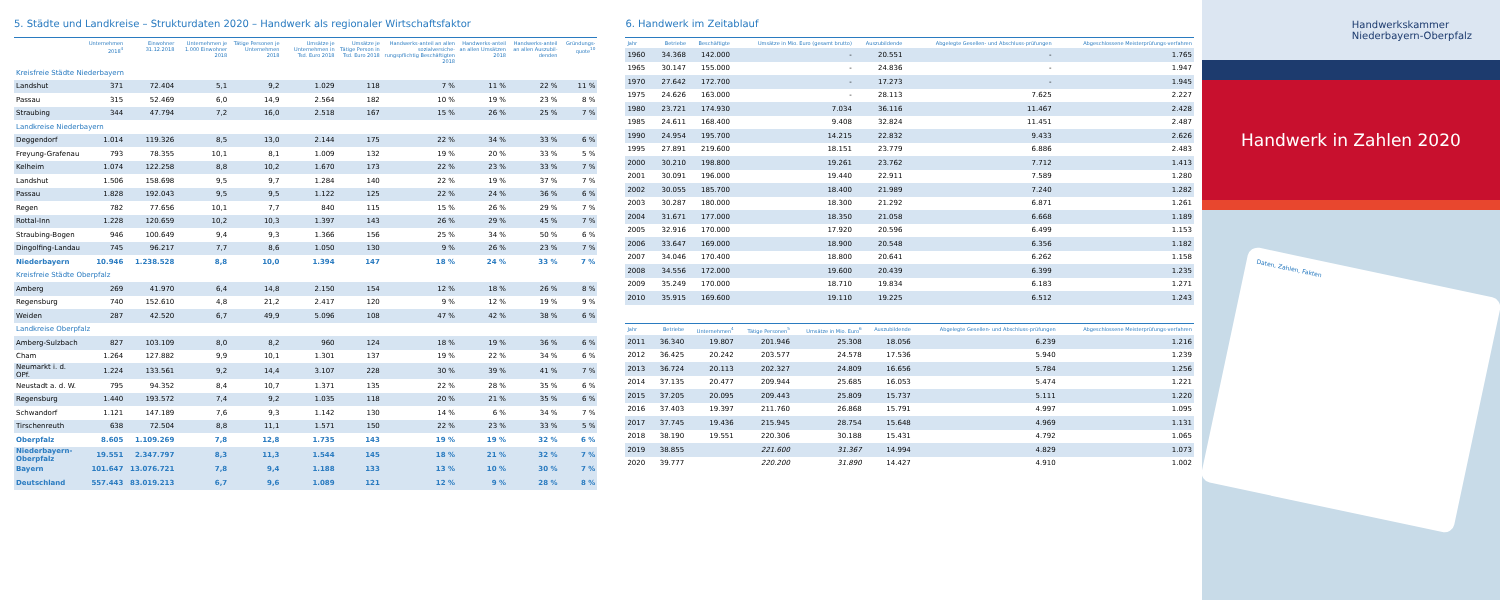5. Städte und Landkreise – Strukturdaten 2020 – Handwerk als regionaler Wirtschaftsfaktor
| | Unternehmen 2018<sup>4</sup> | Einwohner 31.12.2018 | Unternehmen je 1.000 Einwohner 2018 | Tätige Personen je Unternehmen 2018 | Umsätze je Unternehmen in Tsd. Euro 2018 | Umsätze je Tätige Person in Tsd. Euro 2018 | Handwerks-anteil an allen sozialversiche-rungspflichtig Beschäftigten 2018 | Handwerks-anteil an allen Umsätzen 2018 | Handwerks-anteil an allen Auszubil-denden | Gründungs-quote<sup>10</sup> |
| --- | --- | --- | --- | --- | --- | --- | --- | --- | --- | --- |
| Kreisfreie Städte Niederbayern | | | | | | | | | | |
| Landshut | 371 | 72.404 | 5,1 | 9,2 | 1.029 | 118 | 7 % | 11 % | 22 % | 11 % |
| Passau | 315 | 52.469 | 6,0 | 14,9 | 2.564 | 182 | 10 % | 19 % | 23 % | 8 % |
| Straubing | 344 | 47.794 | 7,2 | 16,0 | 2.518 | 167 | 15 % | 26 % | 25 % | 7 % |
| Landkreise Niederbayern | | | | | | | | | | |
| Deggendorf | 1.014 | 119.326 | 8,5 | 13,0 | 2.144 | 175 | 22 % | 34 % | 33 % | 6 % |
| Freyung-Grafenau | 793 | 78.355 | 10,1 | 8,1 | 1.009 | 132 | 19 % | 20 % | 33 % | 5 % |
| Kelheim | 1.074 | 122.258 | 8,8 | 10,2 | 1.670 | 173 | 22 % | 23 % | 33 % | 7 % |
| Landshut | 1.506 | 158.698 | 9,5 | 9,7 | 1.284 | 140 | 22 % | 19 % | 37 % | 7 % |
| Passau | 1.828 | 192.043 | 9,5 | 9,5 | 1.122 | 125 | 22 % | 24 % | 36 % | 6 % |
| Regen | 782 | 77.656 | 10,1 | 7,7 | 840 | 115 | 15 % | 26 % | 29 % | 7 % |
| Rottal-Inn | 1.228 | 120.659 | 10,2 | 10,3 | 1.397 | 143 | 26 % | 29 % | 45 % | 7 % |
| Straubing-Bogen | 946 | 100.649 | 9,4 | 9,3 | 1.366 | 156 | 25 % | 34 % | 50 % | 6 % |
| Dingolfing-Landau | 745 | 96.217 | 7,7 | 8,6 | 1.050 | 130 | 9 % | 26 % | 23 % | 7 % |
| Niederbayern | 10.946 | 1.238.528 | 8,8 | 10,0 | 1.394 | 147 | 18 % | 24 % | 33 % | 7 % |
| Kreisfreie Städte Oberpfalz | | | | | | | | | | |
| Amberg | 269 | 41.970 | 6,4 | 14,8 | 2.150 | 154 | 12 % | 18 % | 26 % | 8 % |
| Regensburg | 740 | 152.610 | 4,8 | 21,2 | 2.417 | 120 | 9 % | 12 % | 19 % | 9 % |
| Weiden | 287 | 42.520 | 6,7 | 49,9 | 5.096 | 108 | 47 % | 42 % | 38 % | 6 % |
| Landkreise Oberpfalz | | | | | | | | | | |
| Amberg-Sulzbach | 827 | 103.109 | 8,0 | 8,2 | 960 | 124 | 18 % | 19 % | 36 % | 6 % |
| Cham | 1.264 | 127.882 | 9,9 | 10,1 | 1.301 | 137 | 19 % | 22 % | 34 % | 6 % |
| Neumarkt i. d. OPf. | 1.224 | 133.561 | 9,2 | 14,4 | 3.107 | 228 | 30 % | 39 % | 41 % | 7 % |
| Neustadt a. d. W. | 795 | 94.352 | 8,4 | 10,7 | 1.371 | 135 | 22 % | 28 % | 35 % | 6 % |
| Regensburg | 1.440 | 193.572 | 7,4 | 9,2 | 1.035 | 118 | 20 % | 21 % | 35 % | 6 % |
| Schwandorf | 1.121 | 147.189 | 7,6 | 9,3 | 1.142 | 130 | 14 % | 6 % | 34 % | 7 % |
| Tirschenreuth | 638 | 72.504 | 8,8 | 11,1 | 1.571 | 150 | 22 % | 23 % | 33 % | 5 % |
| Oberpfalz | 8.605 | 1.109.269 | 7,8 | 12,8 | 1.735 | 143 | 19 % | 19 % | 32 % | 6 % |
| Niederbayern-Oberpfalz | 19.551 | 2.347.797 | 8,3 | 11,3 | 1.544 | 145 | 18 % | 21 % | 32 % | 7 % |
| Bayern | 101.647 | 13.076.721 | 7,8 | 9,4 | 1.188 | 133 | 13 % | 10 % | 30 % | 7 % |
| Deutschland | 557.443 | 83.019.213 | 6,7 | 9,6 | 1.089 | 121 | 12 % | 9 % | 28 % | 8 % |
6. Handwerk im Zeitablauf
| Jahr | Betriebe | Beschäftigte | Umsätze in Mio. Euro (gesamt brutto) | Auszubildende | Abgelegte Gesellen- und Abschluss-prüfungen | Abgeschlossene Meisterprüfungs-verfahren |
| --- | --- | --- | --- | --- | --- | --- |
| 1960 | 34.368 | 142.000 | - | 20.551 | - | 1.765 |
| 1965 | 30.147 | 155.000 | - | 24.836 | - | 1.947 |
| 1970 | 27.642 | 172.700 | - | 17.273 | - | 1.945 |
| 1975 | 24.626 | 163.000 | - | 28.113 | 7.625 | 2.227 |
| 1980 | 23.721 | 174.930 | 7.034 | 36.116 | 11.467 | 2.428 |
| 1985 | 24.611 | 168.400 | 9.408 | 32.824 | 11.451 | 2.487 |
| 1990 | 24.954 | 195.700 | 14.215 | 22.832 | 9.433 | 2.626 |
| 1995 | 27.891 | 219.600 | 18.151 | 23.779 | 6.886 | 2.483 |
| 2000 | 30.210 | 198.800 | 19.261 | 23.762 | 7.712 | 1.413 |
| 2001 | 30.091 | 196.000 | 19.440 | 22.911 | 7.589 | 1.280 |
| 2002 | 30.055 | 185.700 | 18.400 | 21.989 | 7.240 | 1.282 |
| 2003 | 30.287 | 180.000 | 18.300 | 21.292 | 6.871 | 1.261 |
| 2004 | 31.671 | 177.000 | 18.350 | 21.058 | 6.668 | 1.189 |
| 2005 | 32.916 | 170.000 | 17.920 | 20.596 | 6.499 | 1.153 |
| 2006 | 33.647 | 169.000 | 18.900 | 20.548 | 6.356 | 1.182 |
| 2007 | 34.046 | 170.400 | 18.800 | 20.641 | 6.262 | 1.158 |
| 2008 | 34.556 | 172.000 | 19.600 | 20.439 | 6.399 | 1.235 |
| 2009 | 35.249 | 170.000 | 18.710 | 19.834 | 6.183 | 1.271 |
| 2010 | 35.915 | 169.600 | 19.110 | 19.225 | 6.512 | 1.243 |
| Jahr | Betriebe | Unternehmen<sup>4</sup> | Tätige Personen<sup>5</sup> | Umsätze in Mio. Euro<sup>6</sup> | Auszubildende | Abgelegte Gesellen- und Abschluss-prüfungen | Abgeschlossene Meisterprüfungs-verfahren |
| --- | --- | --- | --- | --- | --- | --- | --- |
| 2011 | 36.340 | 19.807 | 201.946 | 25.308 | 18.056 | 6.239 | 1.216 |
| 2012 | 36.425 | 20.242 | 203.577 | 24.578 | 17.536 | 5.940 | 1.239 |
| 2013 | 36.724 | 20.113 | 202.327 | 24.809 | 16.656 | 5.784 | 1.256 |
| 2014 | 37.135 | 20.477 | 209.944 | 25.685 | 16.053 | 5.474 | 1.221 |
| 2015 | 37.205 | 20.095 | 209.443 | 25.809 | 15.737 | 5.111 | 1.220 |
| 2016 | 37.403 | 19.397 | 211.760 | 26.868 | 15.791 | 4.997 | 1.095 |
| 2017 | 37.745 | 19.436 | 215.945 | 28.754 | 15.648 | 4.969 | 1.131 |
| 2018 | 38.190 | 19.551 | 220.306 | 30.188 | 15.431 | 4.792 | 1.065 |
| 2019 | 38.855 | | 221.600 | 31.367 | 14.994 | 4.829 | 1.073 |
| 2020 | 39.777 | | 220.200 | 31.890 | 14.427 | 4.910 | 1.002 |
Handwerkskammer
Niederbayern-Oberpfalz
Handwerk in Zahlen 2020
Daten, Zahlen, Fakten